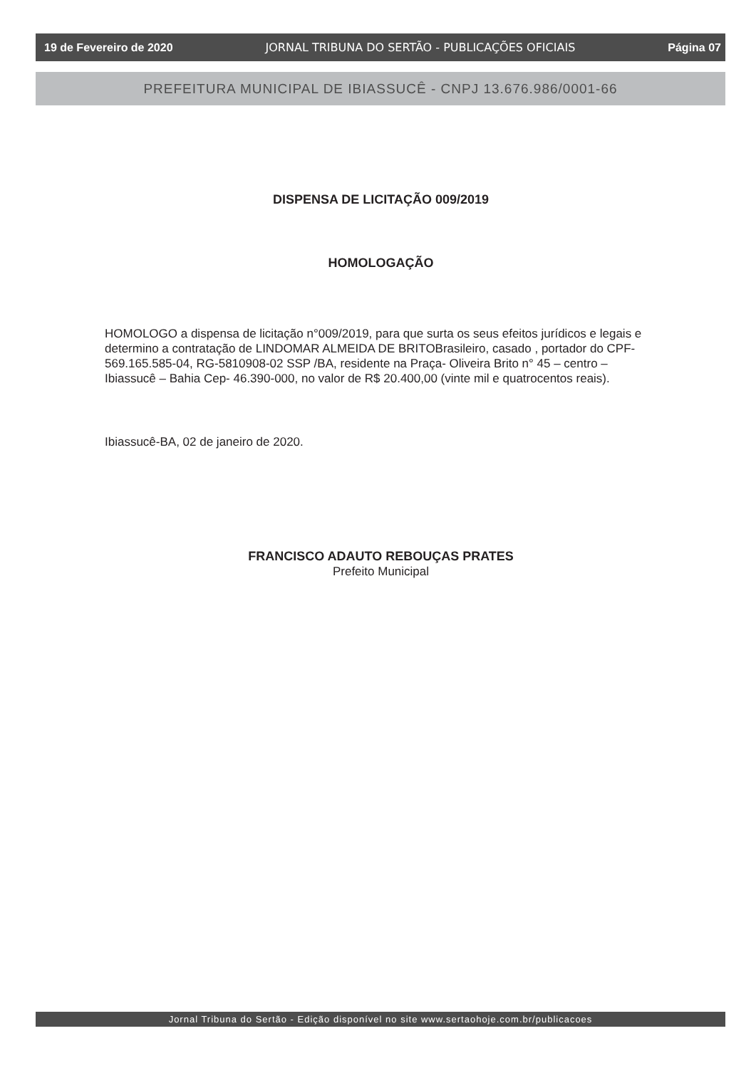19 de Fevereiro de 2020 JORNAL TRIBUNA DO SERTÃO - PUBLICAÇÕES OFICIAIS Página 07
PREFEITURA MUNICIPAL DE IBIASSUCÊ - CNPJ 13.676.986/0001-66
DISPENSA DE LICITAÇÃO 009/2019
HOMOLOGAÇÃO
HOMOLOGO a dispensa de licitação n°009/2019, para que surta os seus efeitos jurídicos e legais e determino a contratação de LINDOMAR ALMEIDA DE BRITOBrasileiro, casado , portador do CPF-569.165.585-04, RG-5810908-02 SSP /BA, residente na Praça- Oliveira Brito n° 45 – centro – Ibiassucê – Bahia Cep- 46.390-000, no valor de R$ 20.400,00 (vinte mil e quatrocentos reais).
Ibiassucê-BA, 02 de janeiro de 2020.
FRANCISCO ADAUTO REBOUÇAS PRATES
Prefeito Municipal
Jornal Tribuna do Sertão - Edição disponível no site www.sertaohoje.com.br/publicacoes